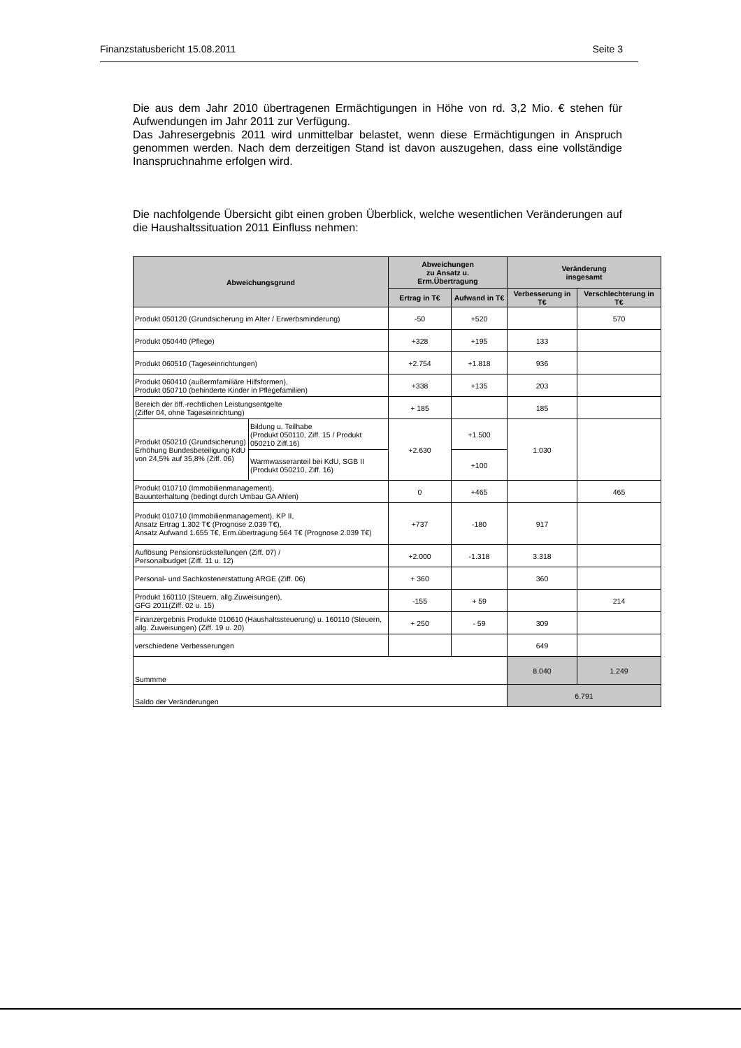Finanzstatusbericht 15.08.2011 Seite 3
Die aus dem Jahr 2010 übertragenen Ermächtigungen in Höhe von rd. 3,2 Mio. € stehen für Aufwendungen im Jahr 2011 zur Verfügung.
Das Jahresergebnis 2011 wird unmittelbar belastet, wenn diese Ermächtigungen in Anspruch genommen werden. Nach dem derzeitigen Stand ist davon auszugehen, dass eine vollständige Inanspruchnahme erfolgen wird.
Die nachfolgende Übersicht gibt einen groben Überblick, welche wesentlichen Veränderungen auf die Haushaltssituation 2011 Einfluss nehmen:
| Abweichungsgrund | | Abweichungen zu Ansatz u. Erm.Übertragung | | Veränderung insgesamt | |
| --- | --- | --- | --- | --- | --- |
| | | Ertrag in T€ | Aufwand in T€ | Verbesserung in T€ | Verschlechterung in T€ |
| Produkt 050120 (Grundsicherung im Alter / Erwerbsminderung) | | -50 | +520 | | 570 |
| Produkt 050440 (Pflege) | | +328 | +195 | 133 | |
| Produkt 060510 (Tageseinrichtungen) | | +2.754 | +1.818 | 936 | |
| Produkt 060410 (außermfamiliäre Hilfsformen), Produkt 050710 (behinderte Kinder in Pflegefamilien) | | +338 | +135 | 203 | |
| Bereich der öff.-rechtlichen Leistungsentgelte (Ziffer 04, ohne Tageseinrichtung) | | + 185 | | 185 | |
| Produkt 050210 (Grundsicherung) Erhöhung Bundesbeteiligung KdU von 24,5% auf 35,8% (Ziff. 06) | Bildung u. Teilhabe (Produkt 050110, Ziff. 15 / Produkt 050210 Ziff.16) | +2.630 | +1.500 | 1.030 | |
| | Warmwasseranteil bei KdU, SGB II (Produkt 050210, Ziff. 16) | | +100 | | |
| Produkt 010710 (Immobilienmanagement), Bauunterhaltung (bedingt durch Umbau GA Ahlen) | | 0 | +465 | | 465 |
| Produkt 010710 (Immobilienmanagement), KP II, Ansatz Ertrag 1.302 T€ (Prognose 2.039 T€), Ansatz Aufwand 1.655 T€, Erm.übertragung 564 T€ (Prognose 2.039 T€) | | +737 | -180 | 917 | |
| Auflösung Pensionsrückstellungen (Ziff. 07) / Personalbudget (Ziff. 11 u. 12) | | +2.000 | -1.318 | 3.318 | |
| Personal- und Sachkostenerstattung ARGE (Ziff. 06) | | + 360 | | 360 | |
| Produkt 160110 (Steuern, allg.Zuweisungen), GFG 2011(Ziff. 02 u. 15) | | -155 | + 59 | | 214 |
| Finanzergebnis Produkte 010610 (Haushaltssteuerung) u. 160110 (Steuern, allg. Zuweisungen) (Ziff. 19 u. 20) | | + 250 | - 59 | 309 | |
| verschiedene Verbesserungen | | | | 649 | |
| Summme | | | | 8.040 | 1.249 |
| Saldo der Veränderungen | | | | 6.791 | |